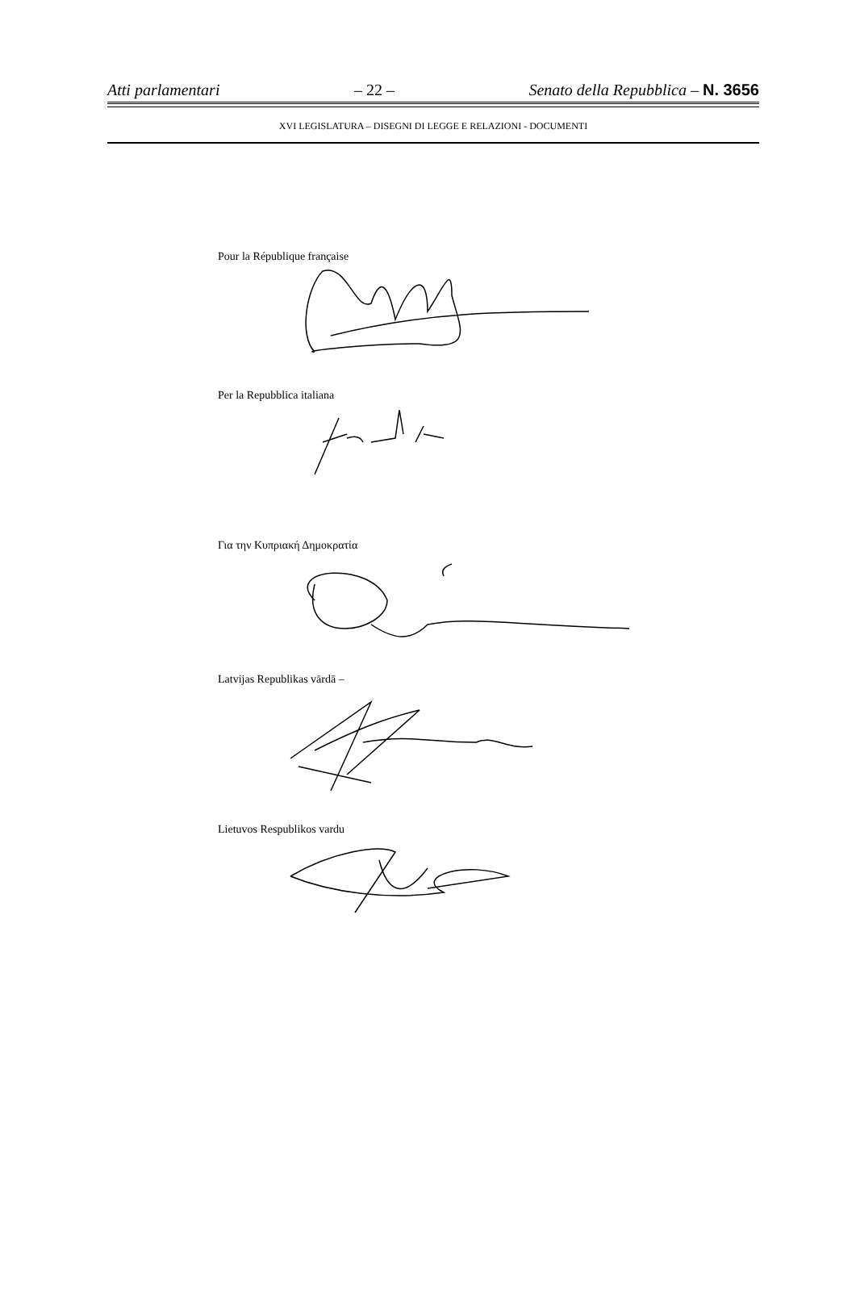Atti parlamentari – 22 – Senato della Repubblica – N. 3656
XVI LEGISLATURA – DISEGNI DI LEGGE E RELAZIONI - DOCUMENTI
Pour la République française
Per la Repubblica italiana
Για την Κυπριακή Δημοκρατία
Latvijas Republikas vārdā –
Lietuvos Respublikos vardu